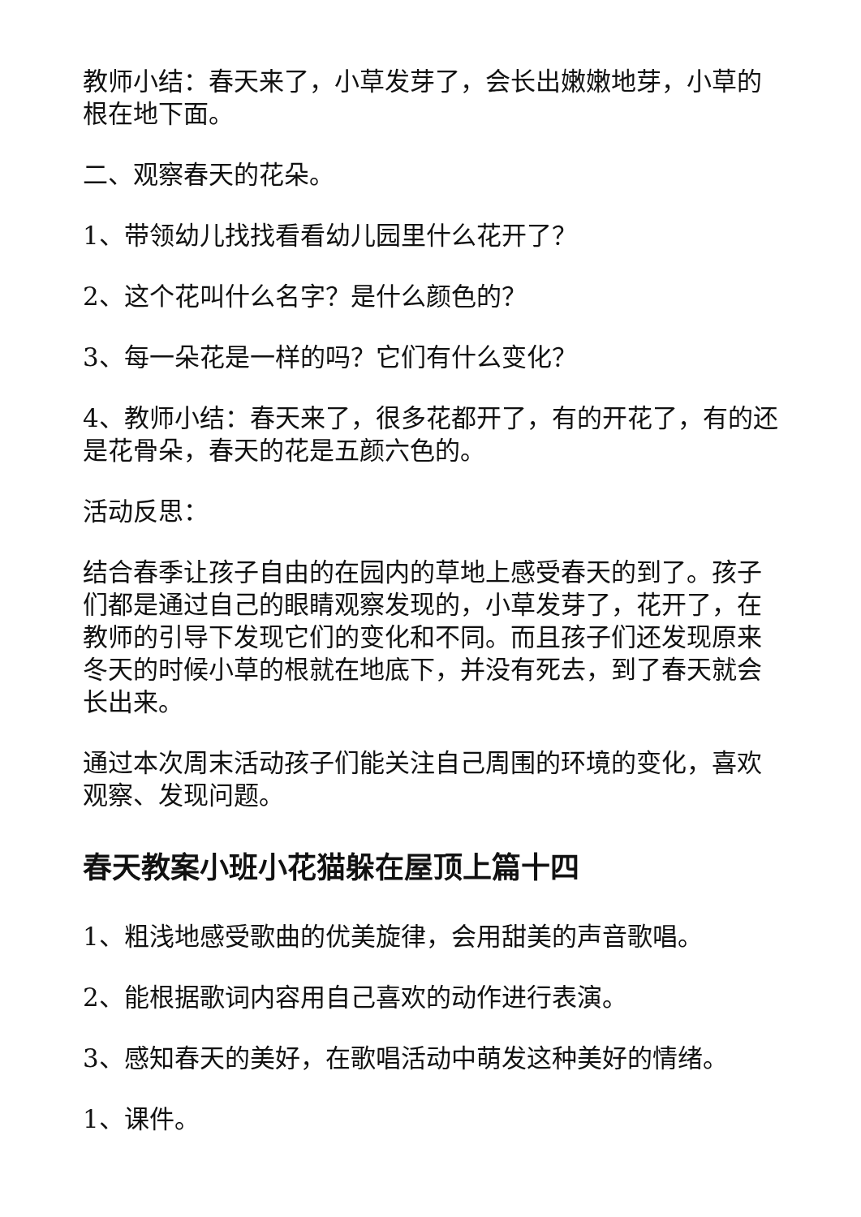教师小结：春天来了，小草发芽了，会长出嫩嫩地芽，小草的根在地下面。
二、观察春天的花朵。
1、带领幼儿找找看看幼儿园里什么花开了？
2、这个花叫什么名字？是什么颜色的？
3、每一朵花是一样的吗？它们有什么变化？
4、教师小结：春天来了，很多花都开了，有的开花了，有的还是花骨朵，春天的花是五颜六色的。
活动反思：
结合春季让孩子自由的在园内的草地上感受春天的到了。孩子们都是通过自己的眼睛观察发现的，小草发芽了，花开了，在教师的引导下发现它们的变化和不同。而且孩子们还发现原来冬天的时候小草的根就在地底下，并没有死去，到了春天就会长出来。
通过本次周末活动孩子们能关注自己周围的环境的变化，喜欢观察、发现问题。
春天教案小班小花猫躲在屋顶上篇十四
1、粗浅地感受歌曲的优美旋律，会用甜美的声音歌唱。
2、能根据歌词内容用自己喜欢的动作进行表演。
3、感知春天的美好，在歌唱活动中萌发这种美好的情绪。
1、课件。